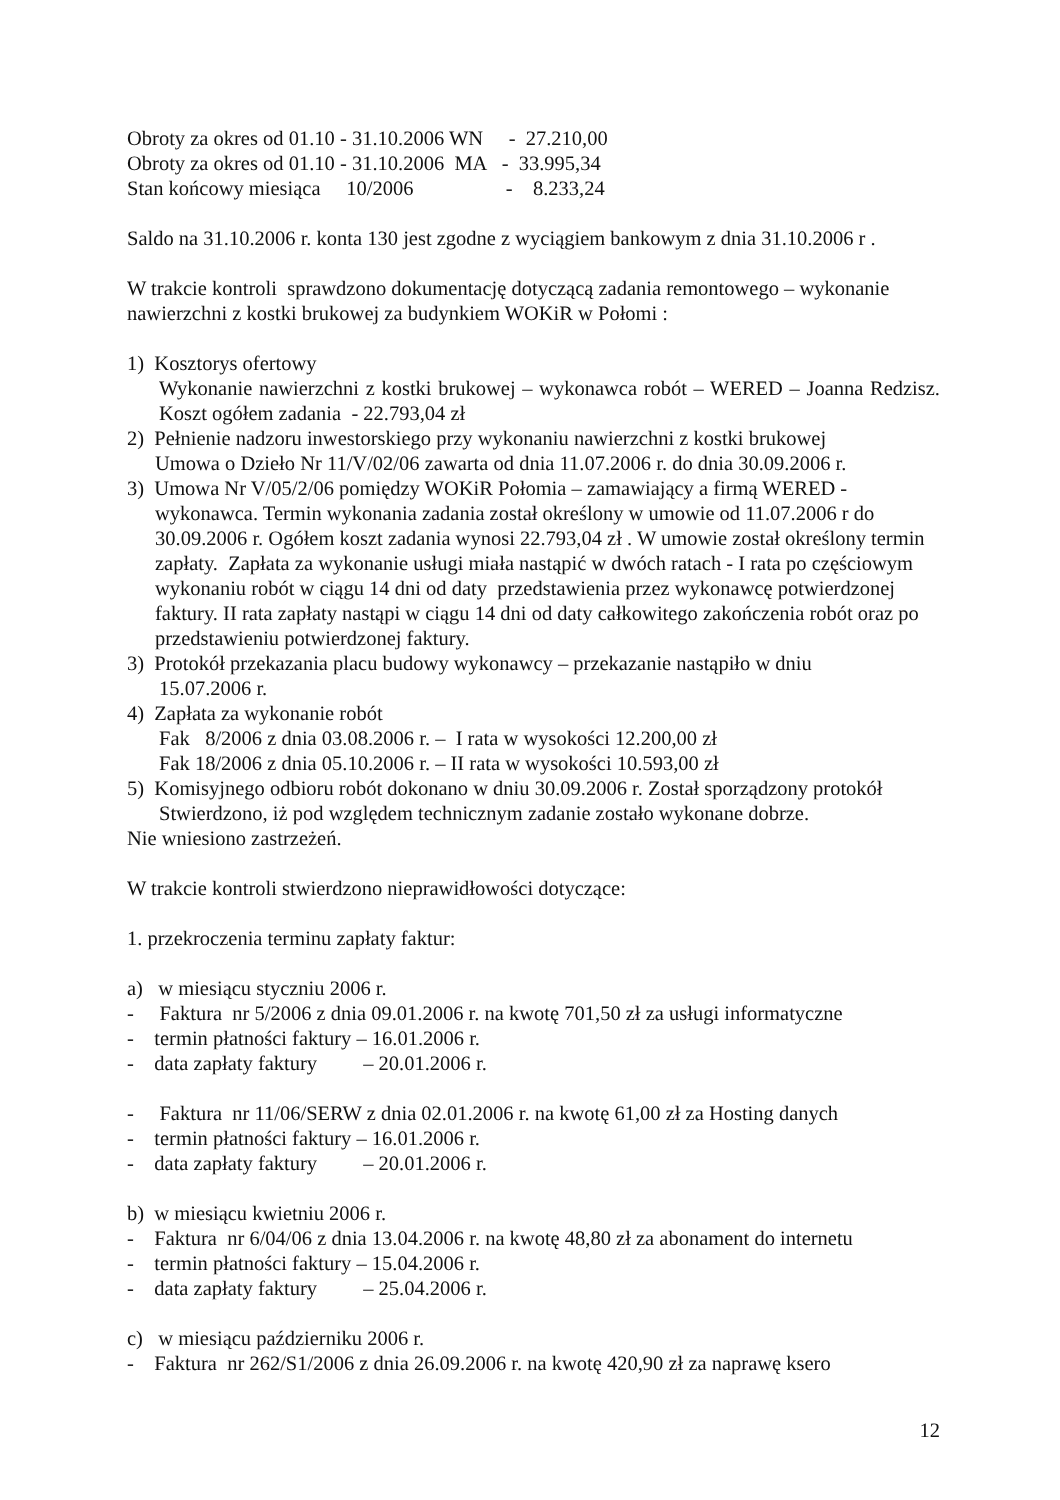Obroty za okres od 01.10 - 31.10.2006 WN - 27.210,00
Obroty za okres od 01.10 - 31.10.2006 MA - 33.995,34
Stan końcowy miesiąca 10/2006 - 8.233,24
Saldo na 31.10.2006 r. konta 130 jest zgodne z wyciągiem bankowym z dnia 31.10.2006 r .
W trakcie kontroli sprawdzono dokumentację dotyczącą zadania remontowego – wykonanie nawierzchni z kostki brukowej za budynkiem WOKiR w Połomi :
1) Kosztorys ofertowy
Wykonanie nawierzchni z kostki brukowej – wykonawca robót – WERED – Joanna Redzisz. Koszt ogółem zadania - 22.793,04 zł
2) Pełnienie nadzoru inwestorskiego przy wykonaniu nawierzchni z kostki brukowej
Umowa o Dzieło Nr 11/V/02/06 zawarta od dnia 11.07.2006 r. do dnia 30.09.2006 r.
3) Umowa Nr V/05/2/06 pomiędzy WOKiR Połomia – zamawiający a firmą WERED -
wykonawca. Termin wykonania zadania został określony w umowie od 11.07.2006 r do 30.09.2006 r. Ogółem koszt zadania wynosi 22.793,04 zł . W umowie został określony termin zapłaty. Zapłata za wykonanie usługi miała nastąpić w dwóch ratach - I rata po częściowym wykonaniu robót w ciągu 14 dni od daty przedstawienia przez wykonawcę potwierdzonej faktury. II rata zapłaty nastąpi w ciągu 14 dni od daty całkowitego zakończenia robót oraz po przedstawieniu potwierdzonej faktury.
3) Protokół przekazania placu budowy wykonawcy – przekazanie nastąpiło w dniu
15.07.2006 r.
4) Zapłata za wykonanie robót
Fak 8/2006 z dnia 03.08.2006 r. – I rata w wysokości 12.200,00 zł
Fak 18/2006 z dnia 05.10.2006 r. – II rata w wysokości 10.593,00 zł
5) Komisyjnego odbioru robót dokonano w dniu 30.09.2006 r. Został sporządzony protokół
Stwierdzono, iż pod względem technicznym zadanie zostało wykonane dobrze.
Nie wniesiono zastrzeżeń.
W trakcie kontroli stwierdzono nieprawidłowości dotyczące:
1. przekroczenia terminu zapłaty faktur:
a) w miesiącu styczniu 2006 r.
- Faktura nr 5/2006 z dnia 09.01.2006 r. na kwotę 701,50 zł za usługi informatyczne
- termin płatności faktury – 16.01.2006 r.
- data zapłaty faktury – 20.01.2006 r.
- Faktura nr 11/06/SERW z dnia 02.01.2006 r. na kwotę 61,00 zł za Hosting danych
- termin płatności faktury – 16.01.2006 r.
- data zapłaty faktury – 20.01.2006 r.
b) w miesiącu kwietniu 2006 r.
- Faktura nr 6/04/06 z dnia 13.04.2006 r. na kwotę 48,80 zł za abonament do internetu
- termin płatności faktury – 15.04.2006 r.
- data zapłaty faktury – 25.04.2006 r.
c) w miesiącu październiku 2006 r.
- Faktura nr 262/S1/2006 z dnia 26.09.2006 r. na kwotę 420,90 zł za naprawę ksero
12